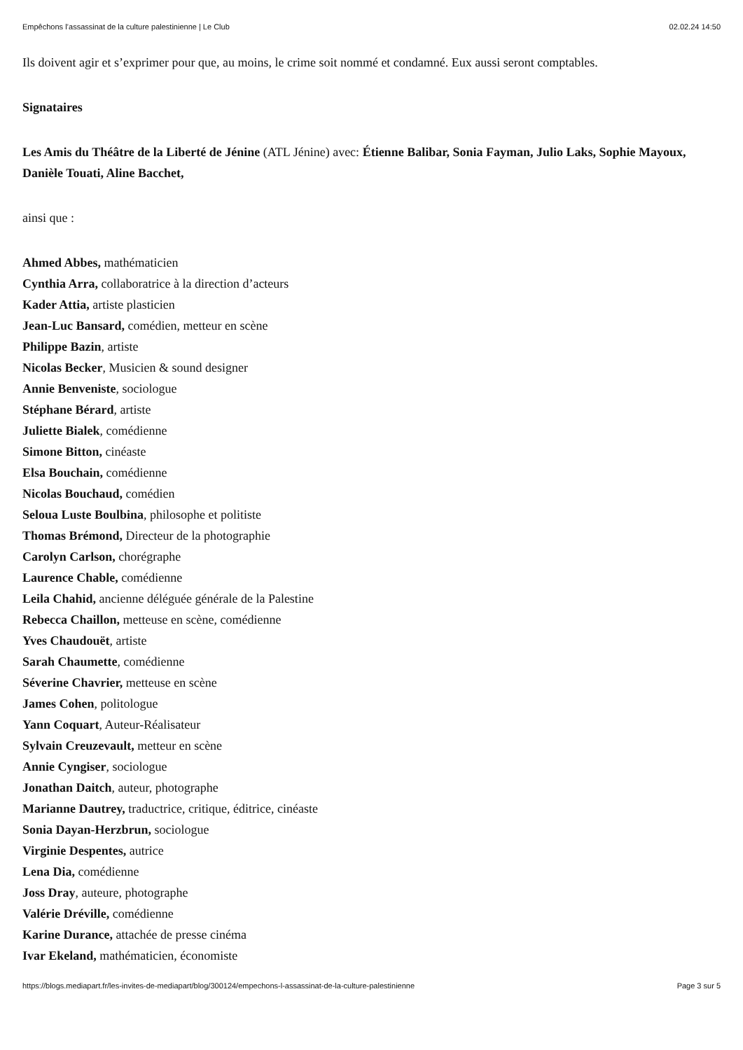Empêchons l’assassinat de la culture palestinienne | Le Club 02.02.24 14:50
Ils doivent agir et s’exprimer pour que, au moins, le crime soit nommé et condamné. Eux aussi seront comptables.
Signataires
Les Amis du Théâtre de la Liberté de Jénine (ATL Jénine) avec: Étienne Balibar, Sonia Fayman, Julio Laks, Sophie Mayoux, Danièle Touati, Aline Bacchet,
ainsi que :
Ahmed Abbes, mathématicien
Cynthia Arra, collaboratrice à la direction d’acteurs
Kader Attia, artiste plasticien
Jean-Luc Bansard, comédien, metteur en scène
Philippe Bazin, artiste
Nicolas Becker, Musicien & sound designer
Annie Benveniste, sociologue
Stéphane Bérard, artiste
Juliette Bialek, comédienne
Simone Bitton, cinéaste
Elsa Bouchain, comédienne
Nicolas Bouchaud, comédien
Seloua Luste Boulbina, philosophe et politiste
Thomas Brémond, Directeur de la photographie
Carolyn Carlson, chorégraphe
Laurence Chable, comédienne
Leila Chahid, ancienne déléguée générale de la Palestine
Rebecca Chaillon, metteuse en scène, comédienne
Yves Chaudouët, artiste
Sarah Chaumette, comédienne
Séverine Chavrier, metteuse en scène
James Cohen, politologue
Yann Coquart, Auteur-Réalisateur
Sylvain Creuzevault, metteur en scène
Annie Cyngiser, sociologue
Jonathan Daitch, auteur, photographe
Marianne Dautrey, traductrice, critique, éditrice, cinéaste
Sonia Dayan-Herzbrun, sociologue
Virginie Despentes, autrice
Lena Dia, comédienne
Joss Dray, auteure, photographe
Valérie Dréville, comédienne
Karine Durance, attachée de presse cinéma
Ivar Ekeland, mathématicien, économiste
https://blogs.mediapart.fr/les-invites-de-mediapart/blog/300124/empechons-l-assassinat-de-la-culture-palestinienne Page 3 sur 5